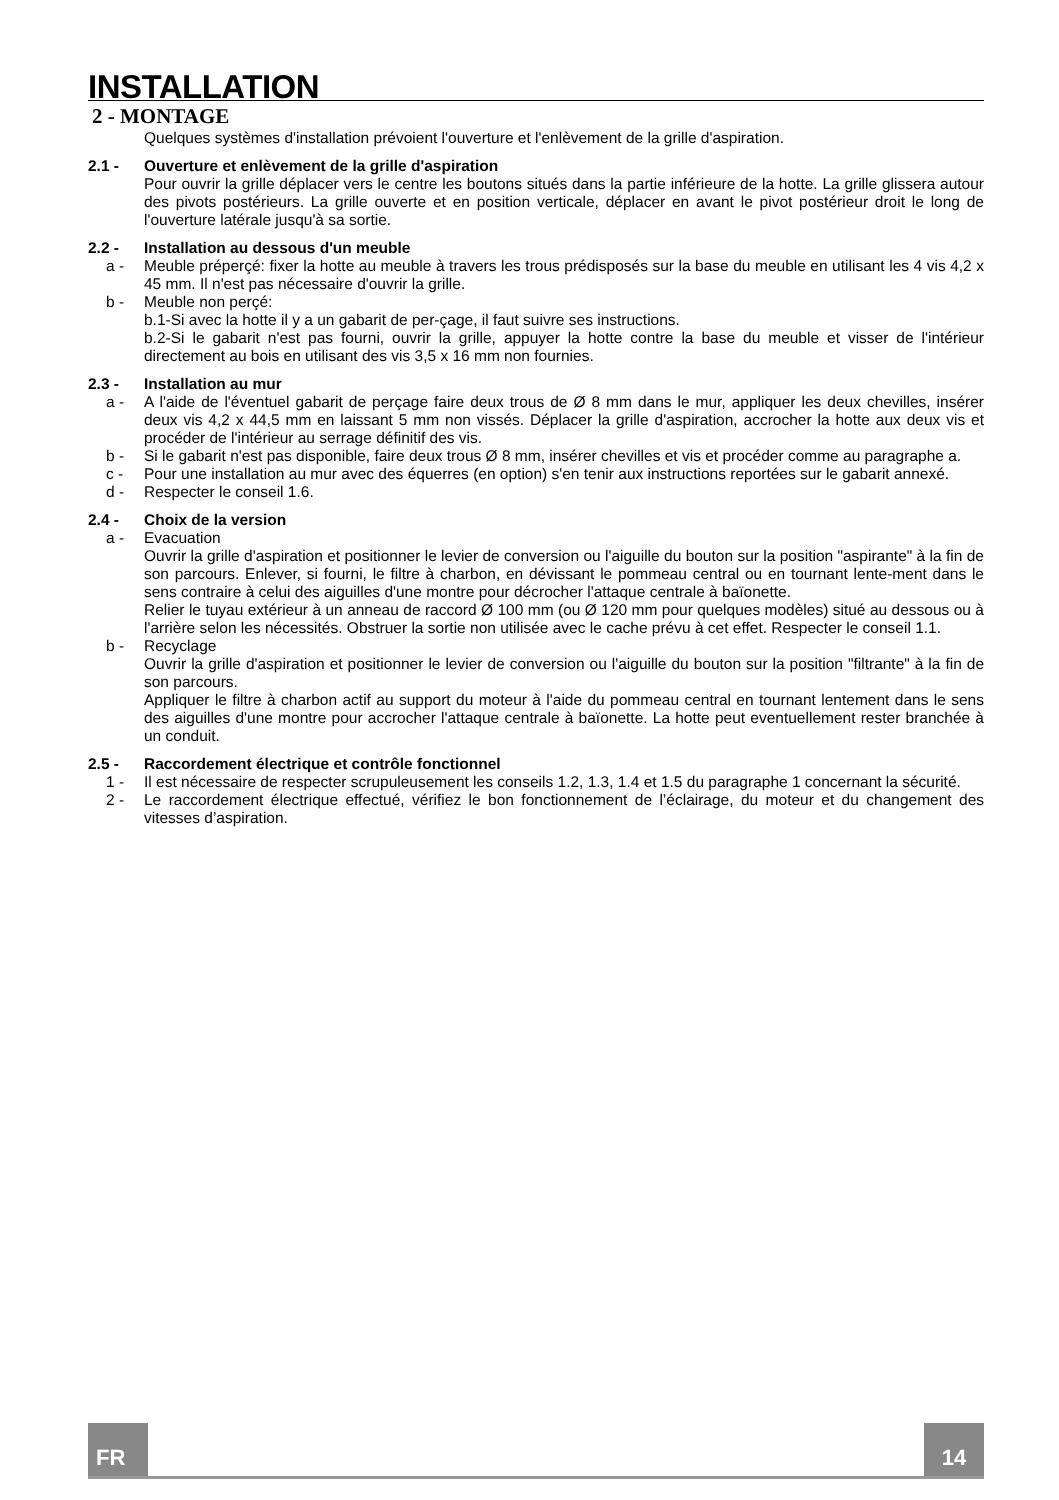INSTALLATION
2 - MONTAGE
Quelques systèmes d'installation prévoient l'ouverture et l'enlèvement de la grille d'aspiration.
2.1 - Ouverture et enlèvement de la grille d'aspiration
Pour ouvrir la grille déplacer vers le centre les boutons situés dans la partie inférieure de la hotte. La grille glissera autour des pivots postérieurs. La grille ouverte et en position verticale, déplacer en avant le pivot postérieur droit le long de l'ouverture latérale jusqu'à sa sortie.
2.2 - Installation au dessous d'un meuble
a - Meuble préperçé: fixer la hotte au meuble à travers les trous prédisposés sur la base du meuble en utilisant les 4 vis 4,2 x 45 mm. Il n'est pas nécessaire d'ouvrir la grille.
b - Meuble non perçé:
b.1-Si avec la hotte il y a un gabarit de per-çage, il faut suivre ses instructions.
b.2-Si le gabarit n'est pas fourni, ouvrir la grille, appuyer la hotte contre la base du meuble et visser de l'intérieur directement au bois en utilisant des vis 3,5 x 16 mm non fournies.
2.3 - Installation au mur
a - A l'aide de l'éventuel gabarit de perçage faire deux trous de Ø 8 mm dans le mur, appliquer les deux chevilles, insérer deux vis 4,2 x 44,5 mm en laissant 5 mm non vissés. Déplacer la grille d'aspiration, accrocher la hotte aux deux vis et procéder de l'intérieur au serrage définitif des vis.
b - Si le gabarit n'est pas disponible, faire deux trous Ø 8 mm, insérer chevilles et vis et procéder comme au paragraphe a.
c - Pour une installation au mur avec des équerres (en option) s'en tenir aux instructions reportées sur le gabarit annexé.
d - Respecter le conseil 1.6.
2.4 - Choix de la version
a - Evacuation
Ouvrir la grille d'aspiration et positionner le levier de conversion ou l'aiguille du bouton sur la position "aspirante" à la fin de son parcours. Enlever, si fourni, le filtre à charbon, en dévissant le pommeau central ou en tournant lente-ment dans le sens contraire à celui des aiguilles d'une montre pour décrocher l'attaque centrale à baïonette.
Relier le tuyau extérieur à un anneau de raccord Ø 100 mm (ou Ø 120 mm pour quelques modèles) situé au dessous ou à l'arrière selon les nécessités. Obstruer la sortie non utilisée avec le cache prévu à cet effet. Respecter le conseil 1.1.
b - Recyclage
Ouvrir la grille d'aspiration et positionner le levier de conversion ou l'aiguille du bouton sur la position "filtrante" à la fin de son parcours.
Appliquer le filtre à charbon actif au support du moteur à l'aide du pommeau central en tournant lentement dans le sens des aiguilles d'une montre pour accrocher l'attaque centrale à baïonette. La hotte peut eventuellement rester branchée à un conduit.
2.5 - Raccordement électrique et contrôle fonctionnel
1 - Il est nécessaire de respecter scrupuleusement les conseils 1.2, 1.3, 1.4 et 1.5 du paragraphe 1 concernant la sécurité.
2 - Le raccordement électrique effectué, vérifiez le bon fonctionnement de l’éclairage, du moteur et du changement des vitesses d’aspiration.
FR 14